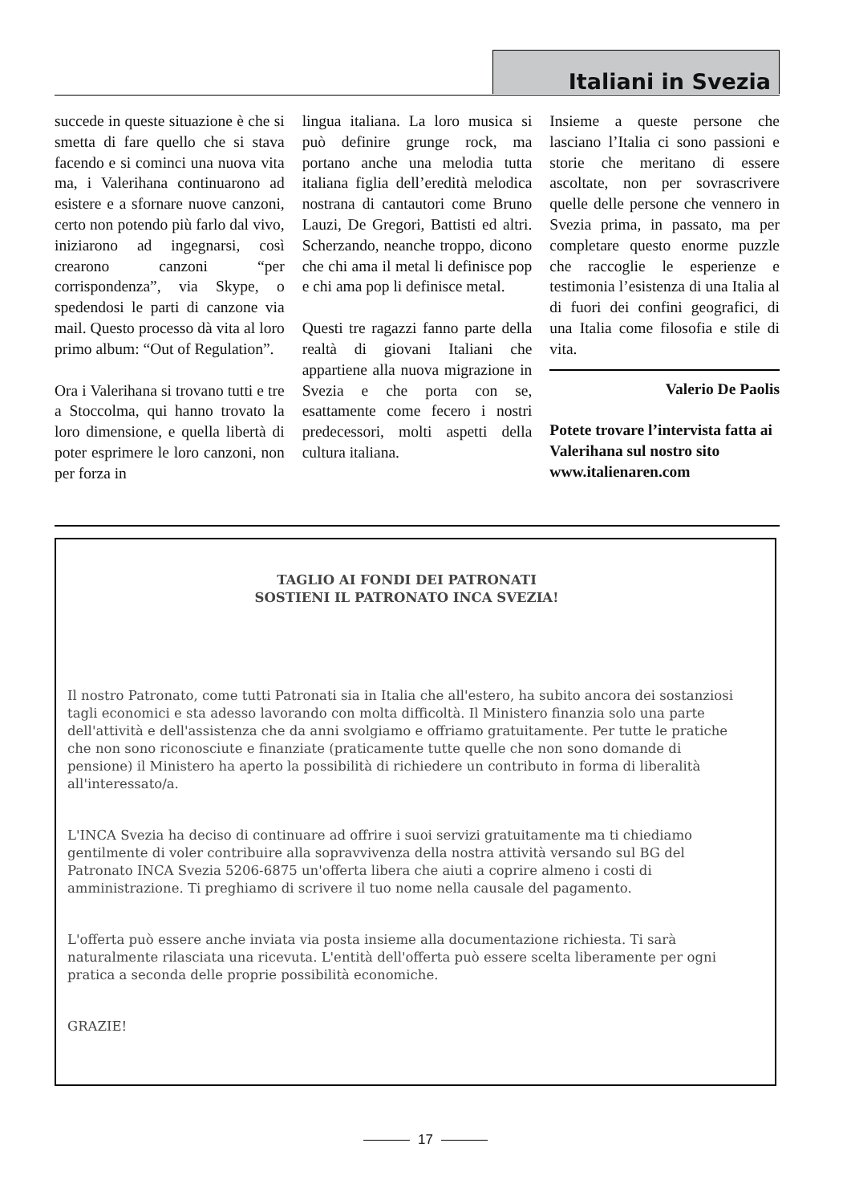Italiani in Svezia
succede in queste situazione è che si smetta di fare quello che si stava facendo e si cominci una nuova vita ma, i Valerihana continuarono ad esistere e a sfornare nuove canzoni, certo non potendo più farlo dal vivo, iniziarono ad ingegnarsi, così crearono canzoni “per corrispondenza”, via Skype, o spedendosi le parti di canzone via mail. Questo processo dà vita al loro primo album: “Out of Regulation”.
Ora i Valerihana si trovano tutti e tre a Stoccolma, qui hanno trovato la loro dimensione, e quella libertà di poter esprimere le loro canzoni, non per forza in
lingua italiana. La loro musica si può definire grunge rock, ma portano anche una melodia tutta italiana figlia dell’eredità melodica nostrana di cantautori come Bruno Lauzi, De Gregori, Battisti ed altri. Scherzando, neanche troppo, dicono che chi ama il metal li definisce pop e chi ama pop li definisce metal.
Questi tre ragazzi fanno parte della realtà di giovani Italiani che appartiene alla nuova migrazione in Svezia e che porta con se, esattamente come fecero i nostri predecessori, molti aspetti della cultura italiana.
Insieme a queste persone che lasciano l’Italia ci sono passioni e storie che meritano di essere ascoltate, non per sovrascrivere quelle delle persone che vennero in Svezia prima, in passato, ma per completare questo enorme puzzle che raccoglie le esperienze e testimonia l’esistenza di una Italia al di fuori dei confini geografici, di una Italia come filosofia e stile di vita.
Valerio De Paolis
Potete trovare l’intervista fatta ai Valerihana sul nostro sito www.italienaren.com
TAGLIO AI FONDI DEI PATRONATI
SOSTIENI IL PATRONATO INCA SVEZIA!
Il nostro Patronato, come tutti Patronati sia in Italia che all'estero, ha subito ancora dei sostanziosi tagli economici e sta adesso lavorando con molta difficoltà. Il Ministero finanzia solo una parte dell'attività e dell'assistenza che da anni svolgiamo e offriamo gratuitamente. Per tutte le pratiche che non sono riconosciute e finanziate (praticamente tutte quelle che non sono domande di pensione) il Ministero ha aperto la possibilità di richiedere un contributo in forma di liberalità all'interessato/a.
L'INCA Svezia ha deciso di continuare ad offrire i suoi servizi gratuitamente ma ti chiediamo gentilmente di voler contribuire alla sopravvivenza della nostra attività versando sul BG del Patronato INCA Svezia 5206-6875 un'offerta libera che aiuti a coprire almeno i costi di amministrazione. Ti preghiamo di scrivere il tuo nome nella causale del pagamento.
L'offerta può essere anche inviata via posta insieme alla documentazione richiesta. Ti sarà naturalmente rilasciata una ricevuta. L'entità dell'offerta può essere scelta liberamente per ogni pratica a seconda delle proprie possibilità economiche.
GRAZIE!
17